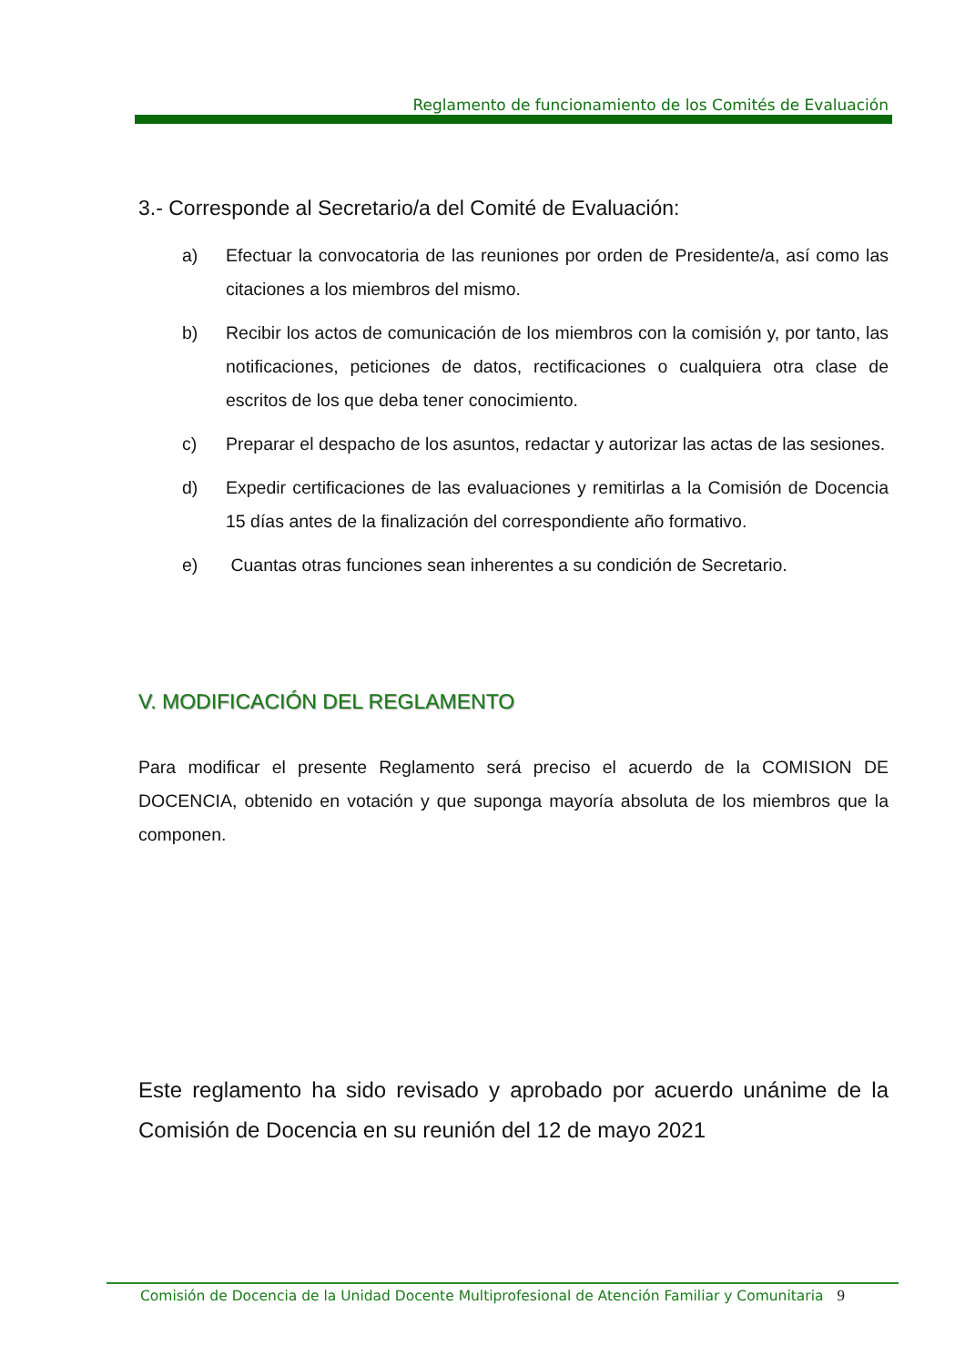Reglamento de funcionamiento de los Comités de Evaluación
3.- Corresponde al Secretario/a del Comité de Evaluación:
a) Efectuar la convocatoria de las reuniones por orden de Presidente/a, así como las citaciones a los miembros del mismo.
b) Recibir los actos de comunicación de los miembros con la comisión y, por tanto, las notificaciones, peticiones de datos, rectificaciones o cualquiera otra clase de escritos de los que deba tener conocimiento.
c) Preparar el despacho de los asuntos, redactar y autorizar las actas de las sesiones.
d) Expedir certificaciones de las evaluaciones y remitirlas a la Comisión de Docencia 15 días antes de la finalización del correspondiente año formativo.
e) Cuantas otras funciones sean inherentes a su condición de Secretario.
V. MODIFICACIÓN DEL REGLAMENTO
Para modificar el presente Reglamento será preciso el acuerdo de la COMISION DE DOCENCIA, obtenido en votación y que suponga mayoría absoluta de los miembros que la componen.
Este reglamento ha sido revisado y aprobado por acuerdo unánime de la Comisión de Docencia en su reunión del 12 de mayo 2021
Comisión de Docencia de la Unidad Docente Multiprofesional de Atención Familiar y Comunitaria 9